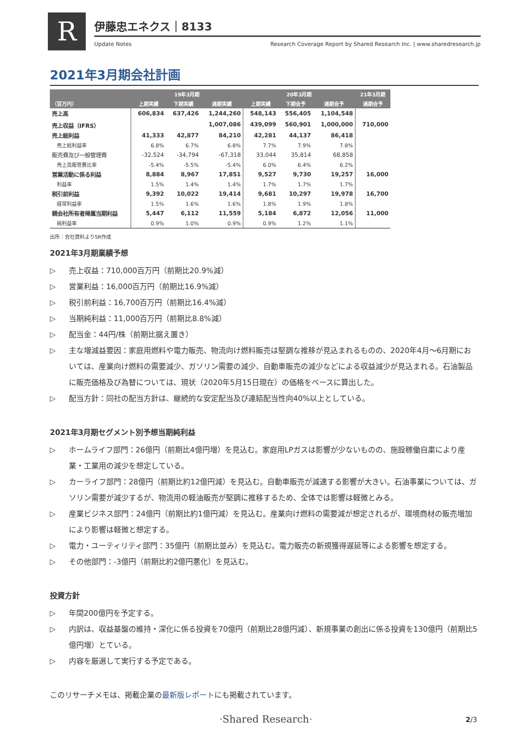R 伊藤忠エネクス｜8133
Update Notes Research Coverage Report by Shared Research Inc. | www.sharedresearch.jp
2021年3月期会社計画
| | 19年3月期 | | | 20年3月期 | | | 21年3月期 |
| --- | --- | --- | --- | --- | --- | --- | --- |
| （百万円） | 上期実績 | 下期実績 | 通期実績 | 上期実績 | 下期会予 | 通期会予 | 通期会予 |
| 売上高 | 606,834 | 637,426 | 1,244,260 | 548,143 | 556,405 | 1,104,548 | |
| 売上収益（IFRS） | | | 1,007,086 | 439,099 | 560,901 | 1,000,000 | 710,000 |
| 売上総利益 | 41,333 | 42,877 | 84,210 | 42,281 | 44,137 | 86,418 | |
| 売上総利益率 | 6.8% | 6.7% | 6.8% | 7.7% | 7.9% | 7.8% | |
| 販売費及び一般管理費 | -32,524 | -34,794 | -67,318 | 33,044 | 35,814 | 68,858 | |
| 売上高販管費比率 | -5.4% | -5.5% | -5.4% | 6.0% | 6.4% | 6.2% | |
| 営業活動に係る利益 | 8,884 | 8,967 | 17,851 | 9,527 | 9,730 | 19,257 | 16,000 |
| 利益率 | 1.5% | 1.4% | 1.4% | 1.7% | 1.7% | 1.7% | |
| 税引前利益 | 9,392 | 10,022 | 19,414 | 9,681 | 10,297 | 19,978 | 16,700 |
| 経常利益率 | 1.5% | 1.6% | 1.6% | 1.8% | 1.9% | 1.8% | |
| 親会社所有者帰属当期利益 | 5,447 | 6,112 | 11,559 | 5,184 | 6,872 | 12,056 | 11,000 |
| 純利益率 | 0.9% | 1.0% | 0.9% | 0.9% | 1.2% | 1.1% | |
出所：会社資料よりSR作成
2021年3月期業績予想
▷ 売上収益：710,000百万円（前期比20.9%減）
▷ 営業利益：16,000百万円（前期比16.9%減）
▷ 税引前利益：16,700百万円（前期比16.4%減）
▷ 当期純利益：11,000百万円（前期比8.8%減）
▷ 配当金：44円/株（前期比据え置き）
▷ 主な増減益要因：家庭用燃料や電力販売、物流向け燃料販売は堅調な推移が見込まれるものの、2020年4月～6月期においては、産業向け燃料の需要減少、ガソリン需要の減少、自動車販売の減少などによる収益減少が見込まれる。石油製品に販売価格及び為替については、現状（2020年5月15日現在）の価格をベースに算出した。
▷ 配当方針：同社の配当方針は、継続的な安定配当及び連結配当性向40%以上としている。
2021年3月期セグメント別予想当期純利益
▷ ホームライフ部門：26億円（前期比4億円増）を見込む。家庭用LPガスは影響が少ないものの、施設稼働自粛により産業・工業用の減少を想定している。
▷ カーライフ部門：28億円（前期比約12億円減）を見込む。自動車販売が減速する影響が大きい。石油事業については、ガソリン需要が減少するが、物流用の軽油販売が堅調に推移するため、全体では影響は軽微とみる。
▷ 産業ビジネス部門：24億円（前期比約1億円減）を見込む。産業向け燃料の需要減が想定されるが、環境商材の販売増加により影響は軽微と想定する。
▷ 電力・ユーティリティ部門：35億円（前期比並み）を見込む。電力販売の新規獲得遅延等による影響を想定する。
▷ その他部門：-3億円（前期比約2億円悪化）を見込む。
投資方針
▷ 年間200億円を予定する。
▷ 内訳は、収益基盤の維持・深化に係る投資を70億円（前期比28億円減）、新規事業の創出に係る投資を130億円（前期比5億円増）とている。
▷ 内容を厳選して実行する予定である。
このリサーチメモは、掲載企業の最新版レポートにも掲載されています。
·Shared Research· 2/3